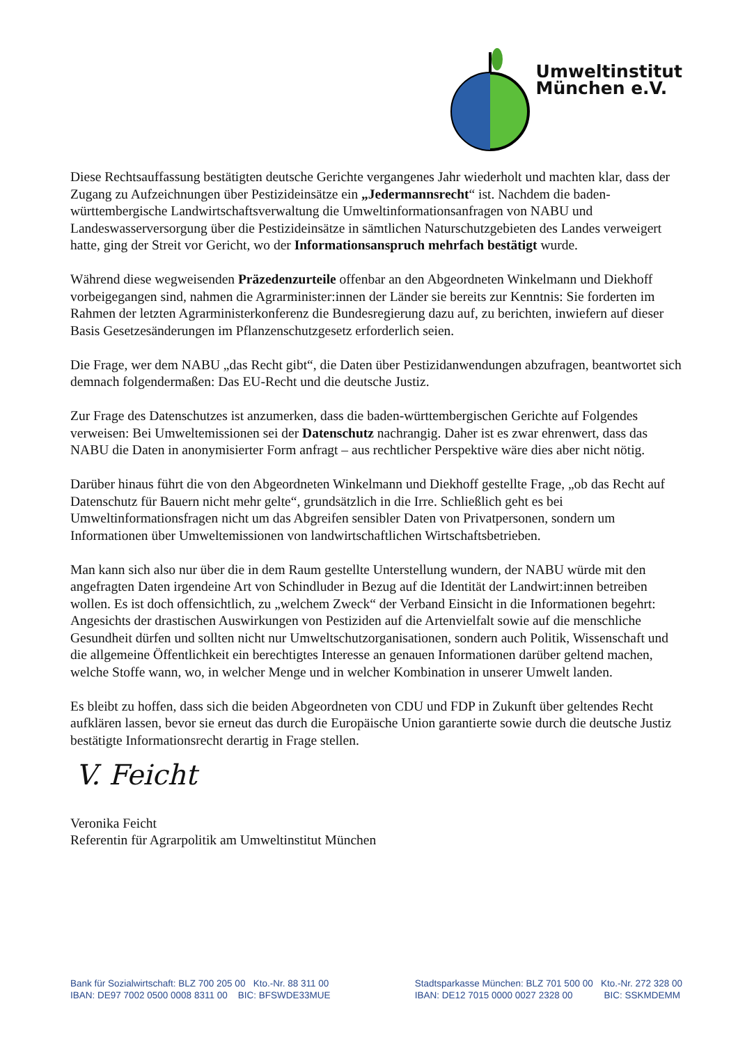Umweltinstitut
München e.V.
Diese Rechtsauffassung bestätigten deutsche Gerichte vergangenes Jahr wiederholt und machten klar, dass der Zugang zu Aufzeichnungen über Pestizideinsätze ein „Jedermannsrecht“ ist. Nachdem die baden-württembergische Landwirtschaftsverwaltung die Umweltinformationsanfragen von NABU und Landeswasserversorgung über die Pestizideinsätze in sämtlichen Naturschutzgebieten des Landes verweigert hatte, ging der Streit vor Gericht, wo der Informationsanspruch mehrfach bestätigt wurde.
Während diese wegweisenden Präzedenzurteile offenbar an den Abgeordneten Winkelmann und Diekhoff vorbeigegangen sind, nahmen die Agrarminister:innen der Länder sie bereits zur Kenntnis: Sie forderten im Rahmen der letzten Agrarministerkonferenz die Bundesregierung dazu auf, zu berichten, inwiefern auf dieser Basis Gesetzesänderungen im Pflanzenschutzgesetz erforderlich seien.
Die Frage, wer dem NABU „das Recht gibt“, die Daten über Pestizidanwendungen abzufragen, beantwortet sich demnach folgendermaßen: Das EU-Recht und die deutsche Justiz.
Zur Frage des Datenschutzes ist anzumerken, dass die baden-württembergischen Gerichte auf Folgendes verweisen: Bei Umweltemissionen sei der Datenschutz nachrangig. Daher ist es zwar ehrenwert, dass das NABU die Daten in anonymisierter Form anfragt – aus rechtlicher Perspektive wäre dies aber nicht nötig.
Darüber hinaus führt die von den Abgeordneten Winkelmann und Diekhoff gestellte Frage, „ob das Recht auf Datenschutz für Bauern nicht mehr gelte“, grundsätzlich in die Irre. Schließlich geht es bei Umweltinformationsfragen nicht um das Abgreifen sensibler Daten von Privatpersonen, sondern um Informationen über Umweltemissionen von landwirtschaftlichen Wirtschaftsbetrieben.
Man kann sich also nur über die in dem Raum gestellte Unterstellung wundern, der NABU würde mit den angefragten Daten irgendeine Art von Schindluder in Bezug auf die Identität der Landwirt:innen betreiben wollen. Es ist doch offensichtlich, zu „welchem Zweck“ der Verband Einsicht in die Informationen begehrt: Angesichts der drastischen Auswirkungen von Pestiziden auf die Artenvielfalt sowie auf die menschliche Gesundheit dürfen und sollten nicht nur Umweltschutzorganisationen, sondern auch Politik, Wissenschaft und die allgemeine Öffentlichkeit ein berechtigtes Interesse an genauen Informationen darüber geltend machen, welche Stoffe wann, wo, in welcher Menge und in welcher Kombination in unserer Umwelt landen.
Es bleibt zu hoffen, dass sich die beiden Abgeordneten von CDU und FDP in Zukunft über geltendes Recht aufklären lassen, bevor sie erneut das durch die Europäische Union garantierte sowie durch die deutsche Justiz bestätigte Informationsrecht derartig in Frage stellen.
V. Feicht
Veronika Feicht
Referentin für Agrarpolitik am Umweltinstitut München
Bank für Sozialwirtschaft: BLZ 700 205 00 Kto.-Nr. 88 311 00
IBAN: DE97 7002 0500 0008 8311 00 BIC: BFSWDE33MUE
Stadtsparkasse München: BLZ 701 500 00 Kto.-Nr. 272 328 00
IBAN: DE12 7015 0000 0027 2328 00 BIC: SSKMDEMM